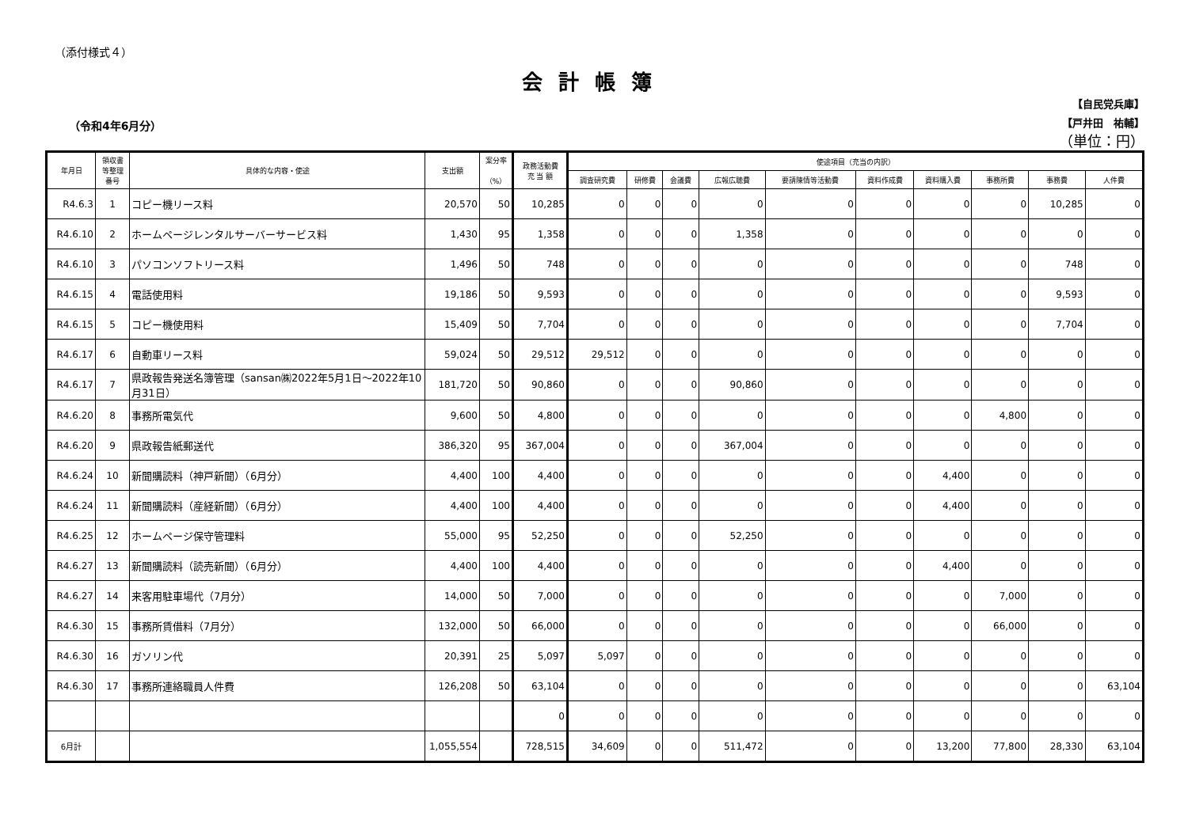（添付様式４）
会計帳簿
（令和4年6月分）
【自民党兵庫】
【戸井田　祐輔】
（単位：円）
| 年月日 | 領収書 等整理 番号 | 具体的な内容・使途 | 支出額 | 案分率 （%） | 政務活動費 充 当 額 | 使途項目（充当の内訳） | | | | | | | | | |
| --- | --- | --- | --- | --- | --- | --- | --- | --- | --- | --- | --- | --- | --- | --- | --- |
| | | | | | | 調査研究費 | 研修費 | 会議費 | 広報広聴費 | 要請陳情等活動費 | 資料作成費 | 資料購入費 | 事務所費 | 事務費 | 人件費 |
| R4.6.3 | 1 | コピー機リース料 | 20,570 | 50 | 10,285 | 0 | 0 | 0 | 0 | 0 | 0 | 0 | 0 | 10,285 | 0 |
| R4.6.10 | 2 | ホームページレンタルサーバーサービス料 | 1,430 | 95 | 1,358 | 0 | 0 | 0 | 1,358 | 0 | 0 | 0 | 0 | 0 | 0 |
| R4.6.10 | 3 | パソコンソフトリース料 | 1,496 | 50 | 748 | 0 | 0 | 0 | 0 | 0 | 0 | 0 | 0 | 748 | 0 |
| R4.6.15 | 4 | 電話使用料 | 19,186 | 50 | 9,593 | 0 | 0 | 0 | 0 | 0 | 0 | 0 | 0 | 9,593 | 0 |
| R4.6.15 | 5 | コピー機使用料 | 15,409 | 50 | 7,704 | 0 | 0 | 0 | 0 | 0 | 0 | 0 | 0 | 7,704 | 0 |
| R4.6.17 | 6 | 自動車リース料 | 59,024 | 50 | 29,512 | 29,512 | 0 | 0 | 0 | 0 | 0 | 0 | 0 | 0 | 0 |
| R4.6.17 | 7 | 県政報告発送名簿管理（sansan㈱2022年5月1日～2022年10月31日） | 181,720 | 50 | 90,860 | 0 | 0 | 0 | 90,860 | 0 | 0 | 0 | 0 | 0 | 0 |
| R4.6.20 | 8 | 事務所電気代 | 9,600 | 50 | 4,800 | 0 | 0 | 0 | 0 | 0 | 0 | 0 | 4,800 | 0 | 0 |
| R4.6.20 | 9 | 県政報告紙郵送代 | 386,320 | 95 | 367,004 | 0 | 0 | 0 | 367,004 | 0 | 0 | 0 | 0 | 0 | 0 |
| R4.6.24 | 10 | 新聞購読料（神戸新聞）（6月分） | 4,400 | 100 | 4,400 | 0 | 0 | 0 | 0 | 0 | 0 | 4,400 | 0 | 0 | 0 |
| R4.6.24 | 11 | 新聞購読料（産経新聞）（6月分） | 4,400 | 100 | 4,400 | 0 | 0 | 0 | 0 | 0 | 0 | 4,400 | 0 | 0 | 0 |
| R4.6.25 | 12 | ホームページ保守管理料 | 55,000 | 95 | 52,250 | 0 | 0 | 0 | 52,250 | 0 | 0 | 0 | 0 | 0 | 0 |
| R4.6.27 | 13 | 新聞購読料（読売新聞）（6月分） | 4,400 | 100 | 4,400 | 0 | 0 | 0 | 0 | 0 | 0 | 4,400 | 0 | 0 | 0 |
| R4.6.27 | 14 | 来客用駐車場代（7月分） | 14,000 | 50 | 7,000 | 0 | 0 | 0 | 0 | 0 | 0 | 0 | 7,000 | 0 | 0 |
| R4.6.30 | 15 | 事務所賃借料（7月分） | 132,000 | 50 | 66,000 | 0 | 0 | 0 | 0 | 0 | 0 | 0 | 66,000 | 0 | 0 |
| R4.6.30 | 16 | ガソリン代 | 20,391 | 25 | 5,097 | 5,097 | 0 | 0 | 0 | 0 | 0 | 0 | 0 | 0 | 0 |
| R4.6.30 | 17 | 事務所連絡職員人件費 | 126,208 | 50 | 63,104 | 0 | 0 | 0 | 0 | 0 | 0 | 0 | 0 | 0 | 63,104 |
| | | | | | 0 | 0 | 0 | 0 | 0 | 0 | 0 | 0 | 0 | 0 | 0 |
| 6月計 | | | 1,055,554 | | 728,515 | 34,609 | 0 | 0 | 511,472 | 0 | 0 | 13,200 | 77,800 | 28,330 | 63,104 |